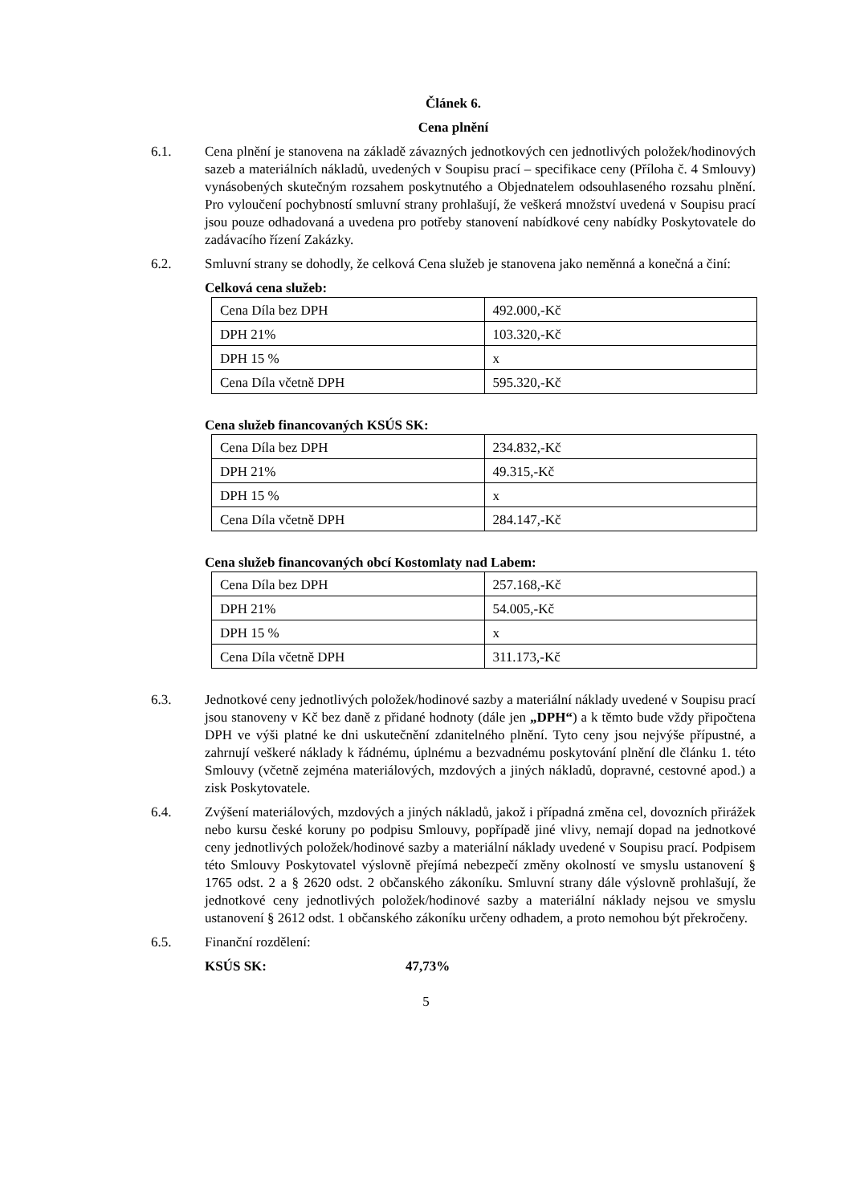Článek 6.
Cena plnění
6.1. Cena plnění je stanovena na základě závazných jednotkových cen jednotlivých položek/hodinových sazeb a materiálních nákladů, uvedených v Soupisu prací – specifikace ceny (Příloha č. 4 Smlouvy) vynásobených skutečným rozsahem poskytnutého a Objednatelem odsouhlaseného rozsahu plnění. Pro vyloučení pochybností smluvní strany prohlašují, že veškerá množství uvedená v Soupisu prací jsou pouze odhadovaná a uvedena pro potřeby stanovení nabídkové ceny nabídky Poskytovatele do zadávacího řízení Zakázky.
6.2. Smluvní strany se dohodly, že celková Cena služeb je stanovena jako neměnná a konečná a činí:
Celková cena služeb:
| Cena Díla bez DPH | 492.000,-Kč |
| DPH 21% | 103.320,-Kč |
| DPH 15 % | x |
| Cena Díla včetně DPH | 595.320,-Kč |
Cena služeb financovaných KSÚS SK:
| Cena Díla bez DPH | 234.832,-Kč |
| DPH 21% | 49.315,-Kč |
| DPH 15 % | x |
| Cena Díla včetně DPH | 284.147,-Kč |
Cena služeb financovaných obcí Kostomlaty nad Labem:
| Cena Díla bez DPH | 257.168,-Kč |
| DPH 21% | 54.005,-Kč |
| DPH 15 % | x |
| Cena Díla včetně DPH | 311.173,-Kč |
6.3. Jednotkové ceny jednotlivých položek/hodinové sazby a materiální náklady uvedené v Soupisu prací jsou stanoveny v Kč bez daně z přidané hodnoty (dále jen „DPH“) a k těmto bude vždy připočtena DPH ve výši platné ke dni uskutečnění zdanitelného plnění. Tyto ceny jsou nejvýše přípustné, a zahrnují veškeré náklady k řádnému, úplnému a bezvadnému poskytování plnění dle článku 1. této Smlouvy (včetně zejména materiálových, mzdových a jiných nákladů, dopravné, cestovné apod.) a zisk Poskytovatele.
6.4. Zvýšení materiálových, mzdových a jiných nákladů, jakož i případná změna cel, dovozních přirážek nebo kursu české koruny po podpisu Smlouvy, popřípadě jiné vlivy, nemají dopad na jednotkové ceny jednotlivých položek/hodinové sazby a materiální náklady uvedené v Soupisu prací. Podpisem této Smlouvy Poskytovatel výslovně přejímá nebezpečí změny okolností ve smyslu ustanovení § 1765 odst. 2 a § 2620 odst. 2 občanského zákoníku. Smluvní strany dále výslovně prohlašují, že jednotkové ceny jednotlivých položek/hodinové sazby a materiální náklady nejsou ve smyslu ustanovení § 2612 odst. 1 občanského zákoníku určeny odhadem, a proto nemohou být překročeny.
6.5. Finanční rozdělení:
KSÚS SK: 47,73%
5